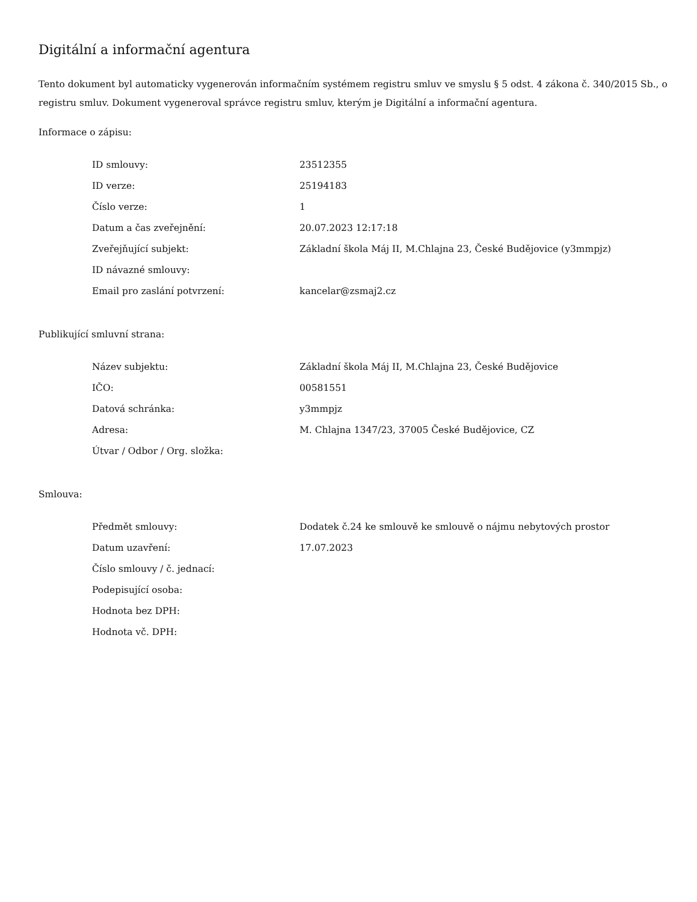Digitální a informační agentura
Tento dokument byl automaticky vygenerován informačním systémem registru smluv ve smyslu § 5 odst. 4 zákona č. 340/2015 Sb., o registru smluv. Dokument vygeneroval správce registru smluv, kterým je Digitální a informační agentura.
Informace o zápisu:
| ID smlouvy: | 23512355 |
| ID verze: | 25194183 |
| Číslo verze: | 1 |
| Datum a čas zveřejnění: | 20.07.2023 12:17:18 |
| Zveřejňující subjekt: | Základní škola Máj II, M.Chlajna 23, České Budějovice (y3mmpjz) |
| ID návazné smlouvy: | |
| Email pro zaslání potvrzení: | kancelar@zsmaj2.cz |
Publikující smluvní strana:
| Název subjektu: | Základní škola Máj II, M.Chlajna 23, České Budějovice |
| IČO: | 00581551 |
| Datová schránka: | y3mmpjz |
| Adresa: | M. Chlajna 1347/23, 37005 České Budějovice, CZ |
| Útvar / Odbor / Org. složka: | |
Smlouva:
| Předmět smlouvy: | Dodatek č.24 ke smlouvě ke smlouvě o nájmu nebytových prostor |
| Datum uzavření: | 17.07.2023 |
| Číslo smlouvy / č. jednací: | |
| Podepisující osoba: | |
| Hodnota bez DPH: | |
| Hodnota vč. DPH: | |